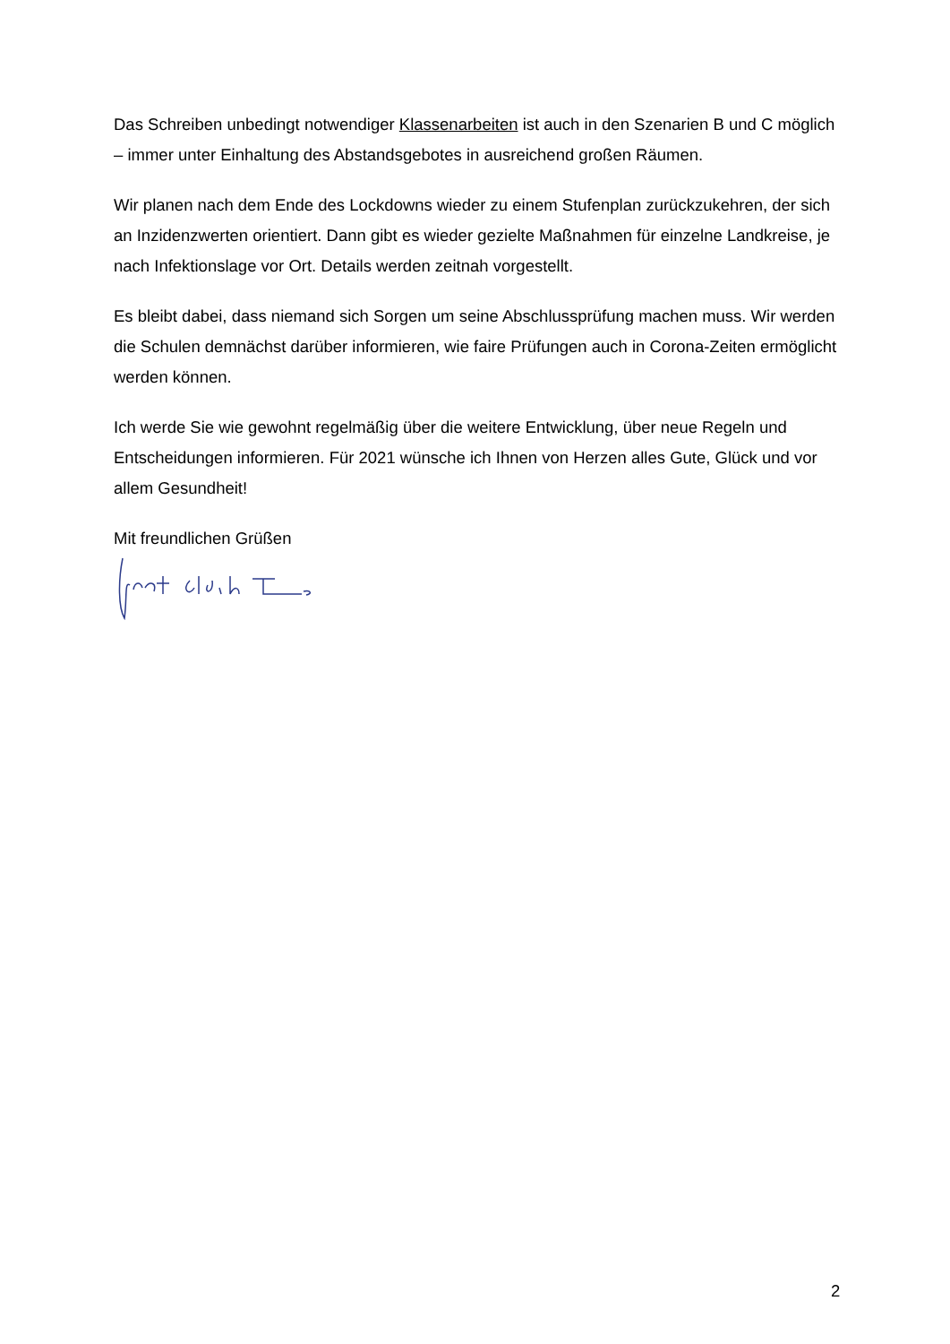Das Schreiben unbedingt notwendiger Klassenarbeiten ist auch in den Szenarien B und C möglich – immer unter Einhaltung des Abstandsgebotes in ausreichend großen Räumen.
Wir planen nach dem Ende des Lockdowns wieder zu einem Stufenplan zurückzukehren, der sich an Inzidenzwerten orientiert. Dann gibt es wieder gezielte Maßnahmen für einzelne Landkreise, je nach Infektionslage vor Ort. Details werden zeitnah vorgestellt.
Es bleibt dabei, dass niemand sich Sorgen um seine Abschlussprüfung machen muss. Wir werden die Schulen demnächst darüber informieren, wie faire Prüfungen auch in Corona-Zeiten ermöglicht werden können.
Ich werde Sie wie gewohnt regelmäßig über die weitere Entwicklung, über neue Regeln und Entscheidungen informieren. Für 2021 wünsche ich Ihnen von Herzen alles Gute, Glück und vor allem Gesundheit!
Mit freundlichen Grüßen
2